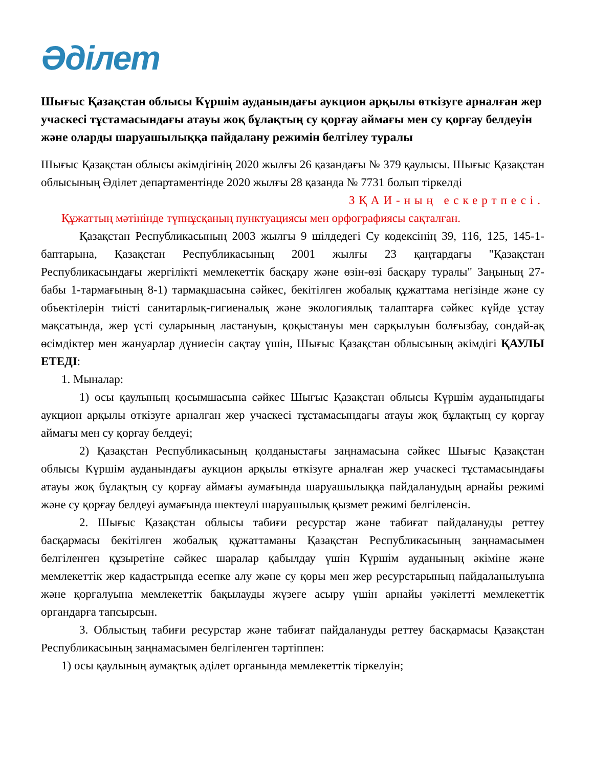Әділет
Шығыс Қазақстан облысы Күршім ауданындағы аукцион арқылы өткізуге арналған жер учаскесі тұстамасындағы атауы жоқ бұлақтың су қорғау аймағы мен су қорғау белдеуін және оларды шаруашылыққа пайдалану режимін белгілеу туралы
Шығыс Қазақстан облысы әкімдігінің 2020 жылғы 26 қазандағы № 379 қаулысы. Шығыс Қазақстан облысының Әділет департаментінде 2020 жылғы 28 қазанда № 7731 болып тіркелді
ЗҚАИ-ның ескертпесі.
Құжаттың мәтінінде түпнұсқаның пунктуациясы мен орфографиясы сақталған.
Қазақстан Республикасының 2003 жылғы 9 шілдедегі Су кодексінің 39, 116, 125, 145-1-баптарына, Қазақстан Республикасының 2001 жылғы 23 қаңтардағы "Қазақстан Республикасындағы жергілікті мемлекеттік басқару және өзін-өзі басқару туралы" Заңының 27-бабы 1-тармағының 8-1) тармақшасына сәйкес, бекітілген жобалық құжаттама негізінде және су объектілерін тиісті санитарлық-гигиеналық және экологиялық талаптарға сәйкес күйде ұстау мақсатында, жер үсті суларының ластануын, қоқыстануы мен сарқылуын болғызбау, сондай-ақ өсімдіктер мен жануарлар дүниесін сақтау үшін, Шығыс Қазақстан облысының әкімдігі ҚАУЛЫ ЕТЕДІ:
1. Мыналар:
1) осы қаулының қосымшасына сәйкес Шығыс Қазақстан облысы Күршім ауданындағы аукцион арқылы өткізуге арналған жер учаскесі тұстамасындағы атауы жоқ бұлақтың су қорғау аймағы мен су қорғау белдеуі;
2) Қазақстан Республикасының қолданыстағы заңнамасына сәйкес Шығыс Қазақстан облысы Күршім ауданындағы аукцион арқылы өткізуге арналған жер учаскесі тұстамасындағы атауы жоқ бұлақтың су қорғау аймағы аумағында шаруашылыққа пайдаланудың арнайы режимі және су қорғау белдеуі аумағында шектеулі шаруашылық қызмет режимі белгіленсін.
2. Шығыс Қазақстан облысы табиғи ресурстар және табиғат пайдалануды реттеу басқармасы бекітілген жобалық құжаттаманы Қазақстан Республикасының заңнамасымен белгіленген құзыретіне сәйкес шаралар қабылдау үшін Күршім ауданының әкіміне және мемлекеттік жер кадастрында есепке алу және су қоры мен жер ресурстарының пайдаланылуына және қорғалуына мемлекеттік бақылауды жүзеге асыру үшін арнайы уәкілетті мемлекеттік органдарға тапсырсын.
3. Облыстың табиғи ресурстар және табиғат пайдалануды реттеу басқармасы Қазақстан Республикасының заңнамасымен белгіленген тәртіппен:
1) осы қаулының аумақтық әділет органында мемлекеттік тіркелуін;